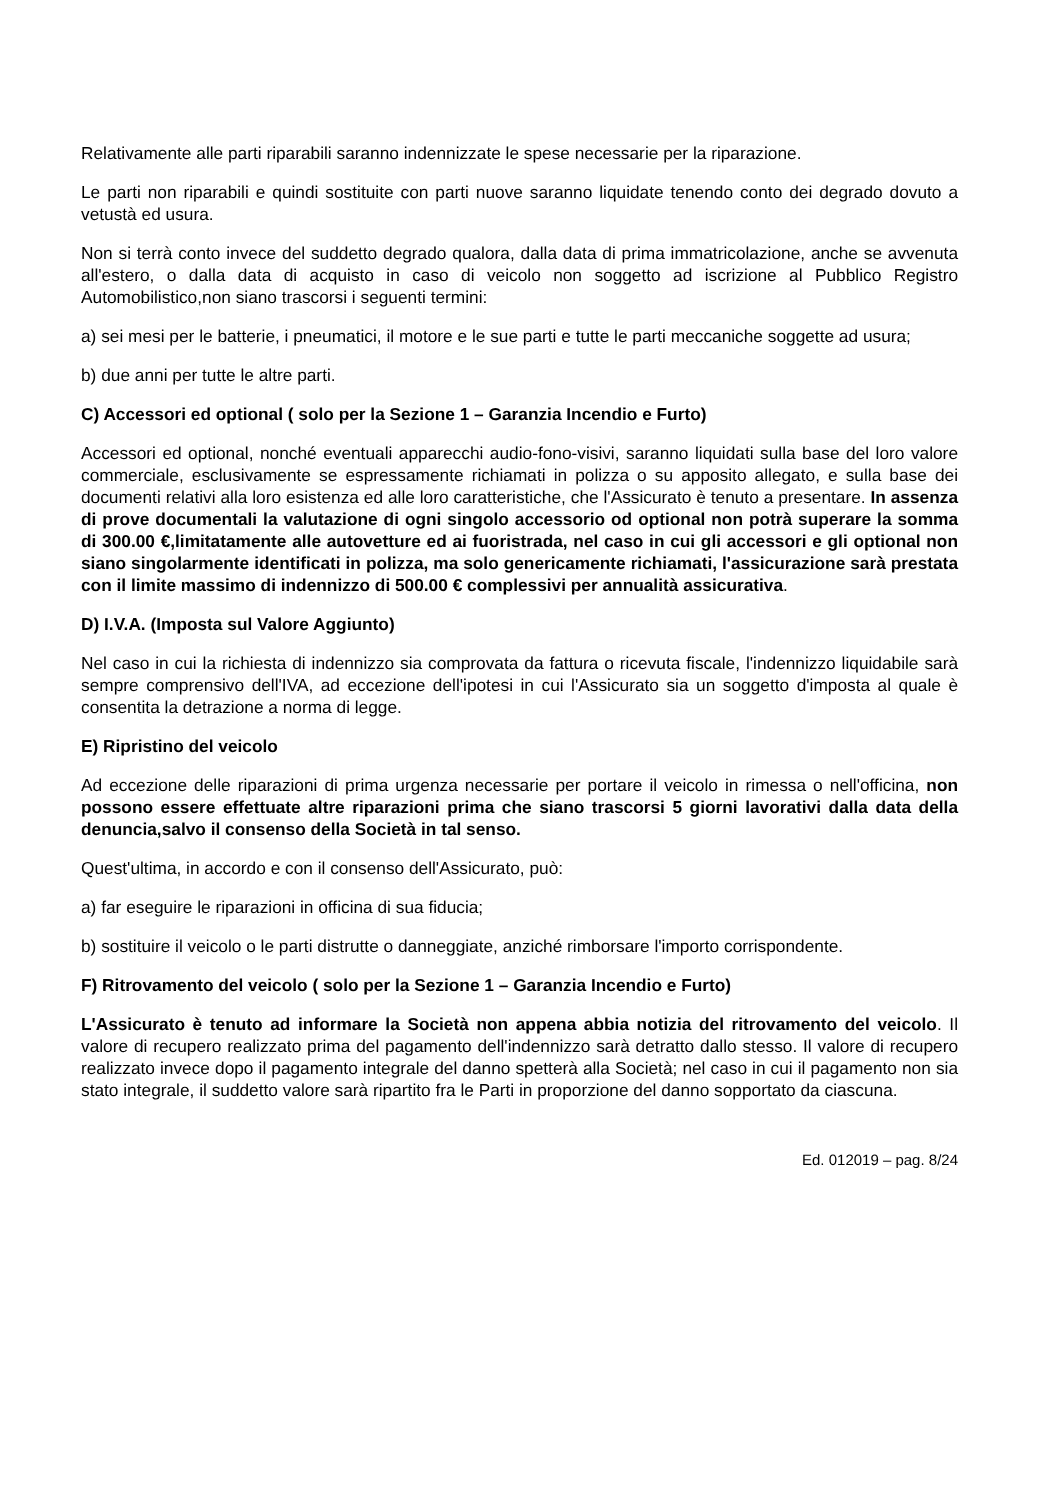Relativamente alle parti riparabili saranno indennizzate le spese necessarie per la riparazione.
Le parti non riparabili e quindi sostituite con parti nuove saranno liquidate tenendo conto dei degrado dovuto a vetustà ed usura.
Non si terrà conto invece del suddetto degrado qualora, dalla data di prima immatricolazione, anche se avvenuta all'estero, o dalla data di acquisto in caso di veicolo non soggetto ad iscrizione al Pubblico Registro Automobilistico,non siano trascorsi i seguenti termini:
a) sei mesi per le batterie, i pneumatici, il motore e le sue parti e tutte le parti meccaniche soggette ad usura;
b) due anni per tutte le altre parti.
C) Accessori ed optional ( solo per la Sezione 1 – Garanzia Incendio e Furto)
Accessori ed optional, nonché eventuali apparecchi audio-fono-visivi, saranno liquidati sulla base del loro valore commerciale, esclusivamente se espressamente richiamati in polizza o su apposito allegato, e sulla base dei documenti relativi alla loro esistenza ed alle loro caratteristiche, che l'Assicurato è tenuto a presentare. In assenza di prove documentali la valutazione di ogni singolo accessorio od optional non potrà superare la somma di 300.00 €,limitatamente alle autovetture ed ai fuoristrada, nel caso in cui gli accessori e gli optional non siano singolarmente identificati in polizza, ma solo genericamente richiamati, l'assicurazione sarà prestata con il limite massimo di indennizzo di 500.00 € complessivi per annualità assicurativa.
D) I.V.A. (Imposta sul Valore Aggiunto)
Nel caso in cui la richiesta di indennizzo sia comprovata da fattura o ricevuta fiscale, l'indennizzo liquidabile sarà sempre comprensivo dell'IVA, ad eccezione dell'ipotesi in cui l'Assicurato sia un soggetto d'imposta al quale è consentita la detrazione a norma di legge.
E) Ripristino del veicolo
Ad eccezione delle riparazioni di prima urgenza necessarie per portare il veicolo in rimessa o nell'officina, non possono essere effettuate altre riparazioni prima che siano trascorsi 5 giorni lavorativi dalla data della denuncia,salvo il consenso della Società in tal senso.
Quest'ultima, in accordo e con il consenso dell'Assicurato, può:
a) far eseguire le riparazioni in officina di sua fiducia;
b) sostituire il veicolo o le parti distrutte o danneggiate, anziché rimborsare l'importo corrispondente.
F) Ritrovamento del veicolo ( solo per la Sezione 1 – Garanzia Incendio e Furto)
L'Assicurato è tenuto ad informare la Società non appena abbia notizia del ritrovamento del veicolo. Il valore di recupero realizzato prima del pagamento dell'indennizzo sarà detratto dallo stesso. Il valore di recupero realizzato invece dopo il pagamento integrale del danno spetterà alla Società; nel caso in cui il pagamento non sia stato integrale, il suddetto valore sarà ripartito fra le Parti in proporzione del danno sopportato da ciascuna.
Ed. 012019 – pag. 8/24